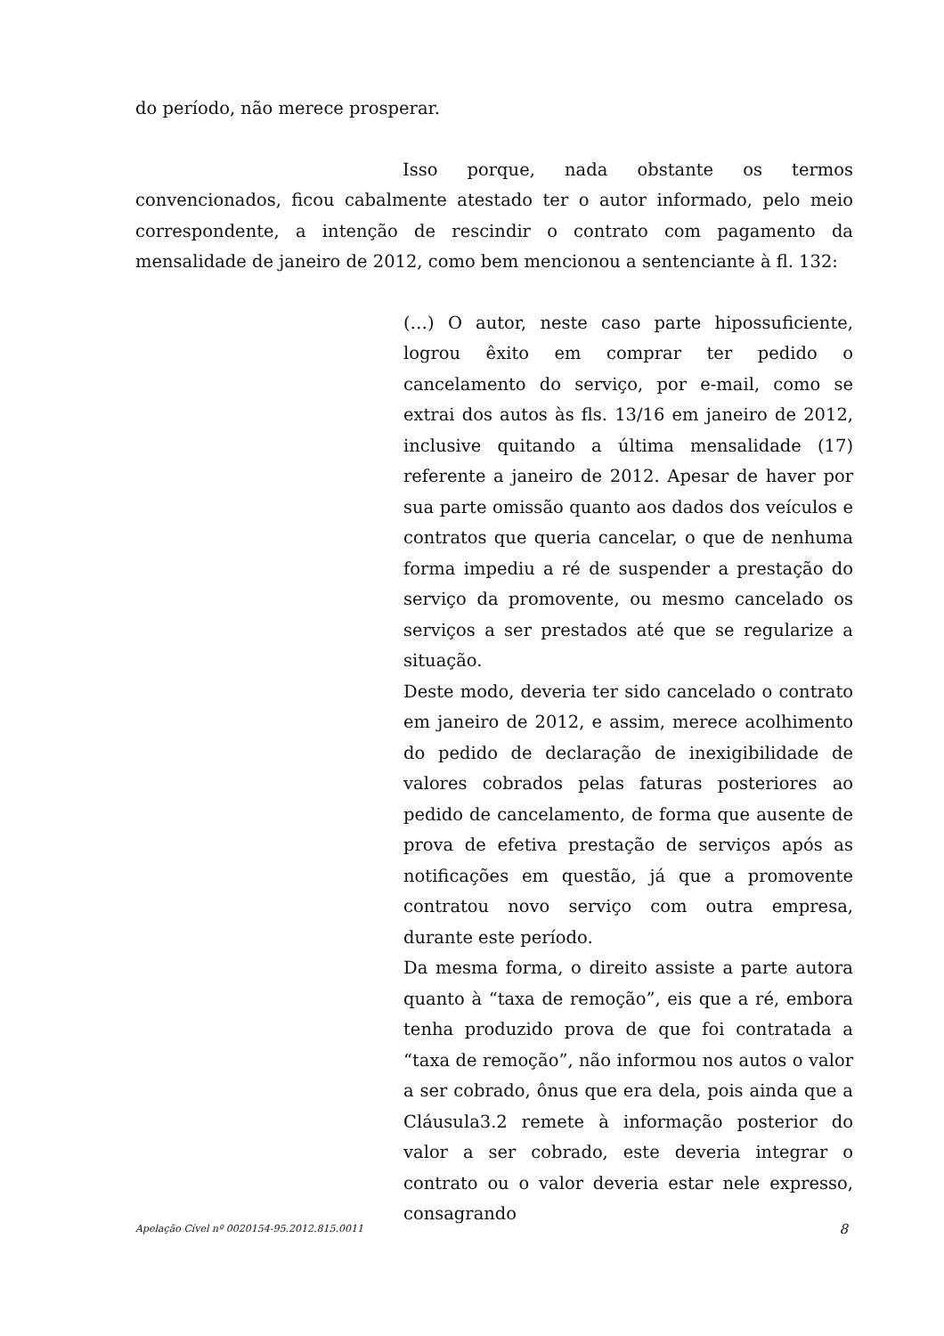do período, não merece prosperar.
Isso porque, nada obstante os termos convencionados, ficou cabalmente atestado ter o autor informado, pelo meio correspondente, a intenção de rescindir o contrato com pagamento da mensalidade de janeiro de 2012, como bem mencionou a sentenciante à fl. 132:
(…) O autor, neste caso parte hipossuficiente, logrou êxito em comprar ter pedido o cancelamento do serviço, por e-mail, como se extrai dos autos às fls. 13/16 em janeiro de 2012, inclusive quitando a última mensalidade (17) referente a janeiro de 2012. Apesar de haver por sua parte omissão quanto aos dados dos veículos e contratos que queria cancelar, o que de nenhuma forma impediu a ré de suspender a prestação do serviço da promovente, ou mesmo cancelado os serviços a ser prestados até que se regularize a situação.
Deste modo, deveria ter sido cancelado o contrato em janeiro de 2012, e assim, merece acolhimento do pedido de declaração de inexigibilidade de valores cobrados pelas faturas posteriores ao pedido de cancelamento, de forma que ausente de prova de efetiva prestação de serviços após as notificações em questão, já que a promovente contratou novo serviço com outra empresa, durante este período.
Da mesma forma, o direito assiste a parte autora quanto à “taxa de remoção”, eis que a ré, embora tenha produzido prova de que foi contratada a “taxa de remoção”, não informou nos autos o valor a ser cobrado, ônus que era dela, pois ainda que a Cláusula3.2 remete à informação posterior do valor a ser cobrado, este deveria integrar o contrato ou o valor deveria estar nele expresso, consagrando
Apelação Cível nº 0020154-95.2012.815.0011 8